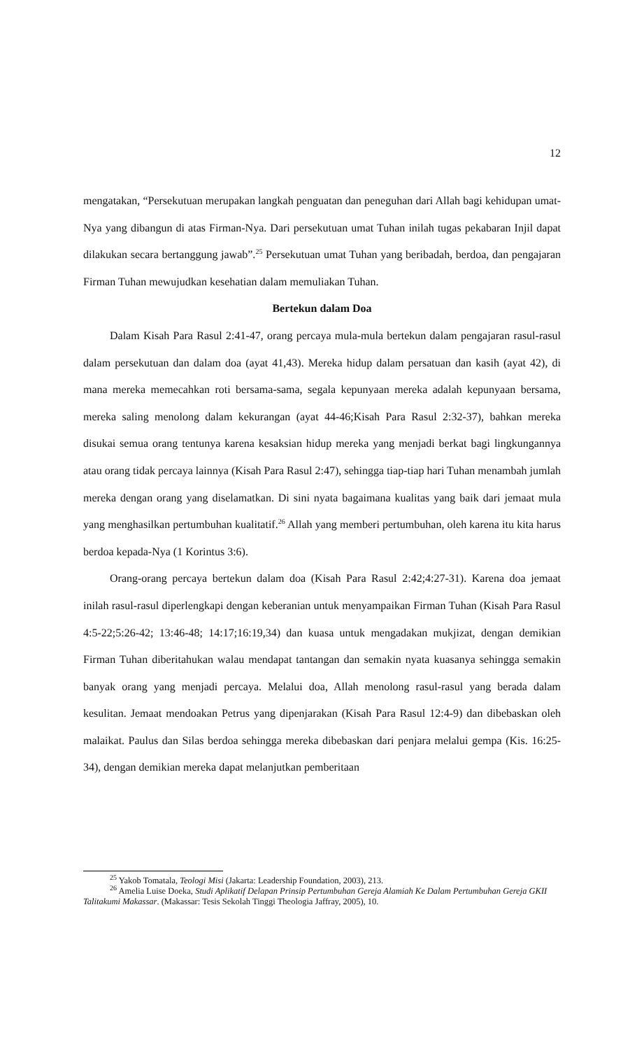12
mengatakan, “Persekutuan merupakan langkah penguatan dan peneguhan dari Allah bagi kehidupan umat-Nya yang dibangun di atas Firman-Nya. Dari persekutuan umat Tuhan inilah tugas pekabaran Injil dapat dilakukan secara bertanggung jawab”.<sup>25</sup> Persekutuan umat Tuhan yang beribadah, berdoa, dan pengajaran Firman Tuhan mewujudkan kesehatian dalam memuliakan Tuhan.
Bertekun dalam Doa
Dalam Kisah Para Rasul 2:41-47, orang percaya mula-mula bertekun dalam pengajaran rasul-rasul dalam persekutuan dan dalam doa (ayat 41,43). Mereka hidup dalam persatuan dan kasih (ayat 42), di mana mereka memecahkan roti bersama-sama, segala kepunyaan mereka adalah kepunyaan bersama, mereka saling menolong dalam kekurangan (ayat 44-46;Kisah Para Rasul 2:32-37), bahkan mereka disukai semua orang tentunya karena kesaksian hidup mereka yang menjadi berkat bagi lingkungannya atau orang tidak percaya lainnya (Kisah Para Rasul 2:47), sehingga tiap-tiap hari Tuhan menambah jumlah mereka dengan orang yang diselamatkan. Di sini nyata bagaimana kualitas yang baik dari jemaat mula yang menghasilkan pertumbuhan kualitatif.<sup>26</sup> Allah yang memberi pertumbuhan, oleh karena itu kita harus berdoa kepada-Nya (1 Korintus 3:6).
Orang-orang percaya bertekun dalam doa (Kisah Para Rasul 2:42;4:27-31). Karena doa jemaat inilah rasul-rasul diperlengkapi dengan keberanian untuk menyampaikan Firman Tuhan (Kisah Para Rasul 4:5-22;5:26-42; 13:46-48; 14:17;16:19,34) dan kuasa untuk mengadakan mukjizat, dengan demikian Firman Tuhan diberitahukan walau mendapat tantangan dan semakin nyata kuasanya sehingga semakin banyak orang yang menjadi percaya. Melalui doa, Allah menolong rasul-rasul yang berada dalam kesulitan. Jemaat mendoakan Petrus yang dipenjarakan (Kisah Para Rasul 12:4-9) dan dibebaskan oleh malaikat. Paulus dan Silas berdoa sehingga mereka dibebaskan dari penjara melalui gempa (Kis. 16:25-34), dengan demikian mereka dapat melanjutkan pemberitaan
<sup>25</sup> Yakob Tomatala, Teologi Misi (Jakarta: Leadership Foundation, 2003), 213.
<sup>26</sup> Amelia Luise Doeka, Studi Aplikatif Delapan Prinsip Pertumbuhan Gereja Alamiah Ke Dalam Pertumbuhan Gereja GKII Talitakumi Makassar. (Makassar: Tesis Sekolah Tinggi Theologia Jaffray, 2005), 10.